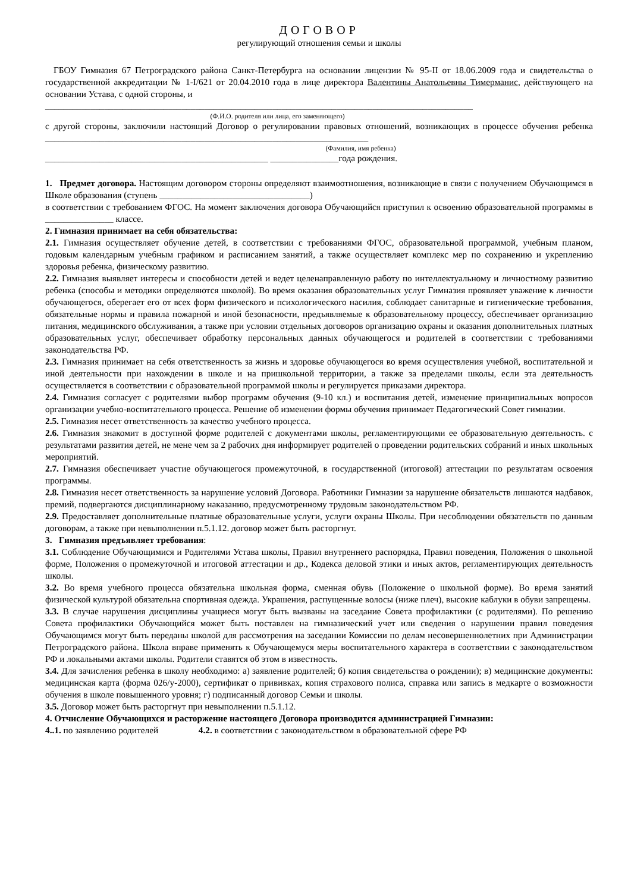ДОГОВОР
регулирующий отношения семьи и школы
ГБОУ Гимназия 67 Петроградского района Санкт-Петербурга на основании лицензии № 95-II от 18.06.2009 года и свидетельства о государственной аккредитации № 1-I/621 от 20.04.2010 года в лице директора Валентины Анатольевны Тимерманис, действующего на основании Устава, с одной стороны, и
______________________________________________________________________________________________
(Ф.И.О. родителя или лица, его заменяющего)
с другой стороны, заключили настоящий Договор о регулировании правовых отношений, возникающих в процессе обучения ребенка _______________________________________________________________________
(Фамилия, имя ребенка)
_________________________________________________ _______________года рождения.
1. Предмет договора. Настоящим договором стороны определяют взаимоотношения, возникающие в связи с получением Обучающимся в Школе образования (ступень _________________________________)
в соответствии с требованием ФГОС. На момент заключения договора Обучающийся приступил к освоению образовательной программы в _______________ классе.
2. Гимназия принимает на себя обязательства:
2.1. Гимназия осуществляет обучение детей, в соответствии с требованиями ФГОС, образовательной программой, учебным планом, годовым календарным учебным графиком и расписанием занятий, а также осуществляет комплекс мер по сохранению и укреплению здоровья ребенка, физическому развитию.
2.2. Гимназия выявляет интересы и способности детей и ведет целенаправленную работу по интеллектуальному и личностному развитию ребенка (способы и методики определяются школой). Во время оказания образовательных услуг Гимназия проявляет уважение к личности обучающегося, оберегает его от всех форм физического и психологического насилия, соблюдает санитарные и гигиенические требования, обязательные нормы и правила пожарной и иной безопасности, предъявляемые к образовательному процессу, обеспечивает организацию питания, медицинского обслуживания, а также при условии отдельных договоров организацию охраны и оказания дополнительных платных образовательных услуг, обеспечивает обработку персональных данных обучающегося и родителей в соответствии с требованиями законодательства РФ.
2.3. Гимназия принимает на себя ответственность за жизнь и здоровье обучающегося во время осуществления учебной, воспитательной и иной деятельности при нахождении в школе и на пришкольной территории, а также за пределами школы, если эта деятельность осуществляется в соответствии с образовательной программой школы и регулируется приказами директора.
2.4. Гимназия согласует с родителями выбор программ обучения (9-10 кл.) и воспитания детей, изменение принципиальных вопросов организации учебно-воспитательного процесса. Решение об изменении формы обучения принимает Педагогический Совет гимназии.
2.5. Гимназия несет ответственность за качество учебного процесса.
2.6. Гимназия знакомит в доступной форме родителей с документами школы, регламентирующими ее образовательную деятельность. с результатами развития детей, не мене чем за 2 рабочих дня информирует родителей о проведении родительских собраний и иных школьных мероприятий.
2.7. Гимназия обеспечивает участие обучающегося промежуточной, в государственной (итоговой) аттестации по результатам освоения программы.
2.8. Гимназия несет ответственность за нарушение условий Договора. Работники Гимназии за нарушение обязательств лишаются надбавок, премий, подвергаются дисциплинарному наказанию, предусмотренному трудовым законодательством РФ.
2.9. Предоставляет дополнительные платные образовательные услуги, услуги охраны Школы. При несоблюдении обязательств по данным договорам, а также при невыполнении п.5.1.12. договор может быть расторгнут.
3. Гимназия предъявляет требования:
3.1. Соблюдение Обучающимися и Родителями Устава школы, Правил внутреннего распорядка, Правил поведения, Положения о школьной форме, Положения о промежуточной и итоговой аттестации и др., Кодекса деловой этики и иных актов, регламентирующих деятельность школы.
3.2. Во время учебного процесса обязательна школьная форма, сменная обувь (Положение о школьной форме). Во время занятий физической культурой обязательна спортивная одежда. Украшения, распущенные волосы (ниже плеч), высокие каблуки в обуви запрещены.
3.3. В случае нарушения дисциплины учащиеся могут быть вызваны на заседание Совета профилактики (с родителями). По решению Совета профилактики Обучающийся может быть поставлен на гимназический учет или сведения о нарушении правил поведения Обучающимся могут быть переданы школой для рассмотрения на заседании Комиссии по делам несовершеннолетних при Администрации Петроградского района. Школа вправе применять к Обучающемуся меры воспитательного характера в соответствии с законодательством РФ и локальными актами школы. Родители ставятся об этом в известность.
3.4. Для зачисления ребенка в школу необходимо: а) заявление родителей; б) копия свидетельства о рождении); в) медицинские документы: медицинская карта (форма 026/у-2000), сертификат о прививках, копия страхового полиса, справка или запись в медкарте о возможности обучения в школе повышенного уровня; г) подписанный договор Семьи и школы.
3.5. Договор может быть расторгнут при невыполнении п.5.1.12.
4. Отчисление Обучающихся и расторжение настоящего Договора производится администрацией Гимназии:
4..1. по заявлению родителей 4.2. в соответствии с законодательством в образовательной сфере РФ